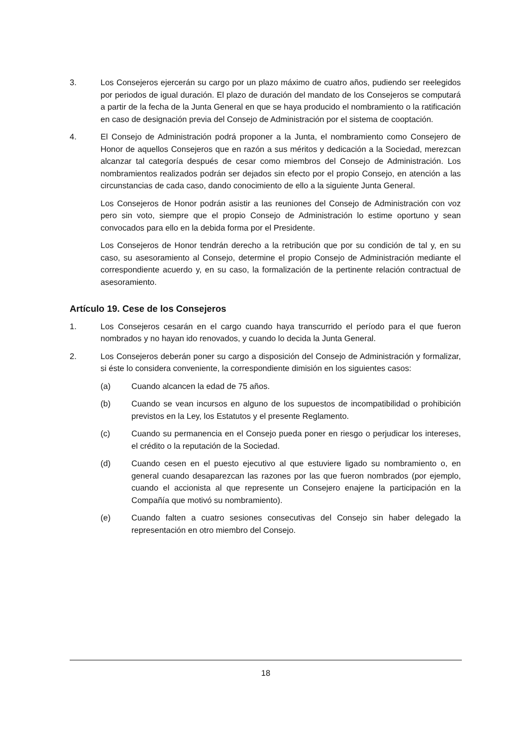3. Los Consejeros ejercerán su cargo por un plazo máximo de cuatro años, pudiendo ser reelegidos por periodos de igual duración. El plazo de duración del mandato de los Consejeros se computará a partir de la fecha de la Junta General en que se haya producido el nombramiento o la ratificación en caso de designación previa del Consejo de Administración por el sistema de cooptación.
4. El Consejo de Administración podrá proponer a la Junta, el nombramiento como Consejero de Honor de aquellos Consejeros que en razón a sus méritos y dedicación a la Sociedad, merezcan alcanzar tal categoría después de cesar como miembros del Consejo de Administración. Los nombramientos realizados podrán ser dejados sin efecto por el propio Consejo, en atención a las circunstancias de cada caso, dando conocimiento de ello a la siguiente Junta General.
Los Consejeros de Honor podrán asistir a las reuniones del Consejo de Administración con voz pero sin voto, siempre que el propio Consejo de Administración lo estime oportuno y sean convocados para ello en la debida forma por el Presidente.
Los Consejeros de Honor tendrán derecho a la retribución que por su condición de tal y, en su caso, su asesoramiento al Consejo, determine el propio Consejo de Administración mediante el correspondiente acuerdo y, en su caso, la formalización de la pertinente relación contractual de asesoramiento.
Artículo 19. Cese de los Consejeros
1. Los Consejeros cesarán en el cargo cuando haya transcurrido el período para el que fueron nombrados y no hayan ido renovados, y cuando lo decida la Junta General.
2. Los Consejeros deberán poner su cargo a disposición del Consejo de Administración y formalizar, si éste lo considera conveniente, la correspondiente dimisión en los siguientes casos:
(a) Cuando alcancen la edad de 75 años.
(b) Cuando se vean incursos en alguno de los supuestos de incompatibilidad o prohibición previstos en la Ley, los Estatutos y el presente Reglamento.
(c) Cuando su permanencia en el Consejo pueda poner en riesgo o perjudicar los intereses, el crédito o la reputación de la Sociedad.
(d) Cuando cesen en el puesto ejecutivo al que estuviere ligado su nombramiento o, en general cuando desaparezcan las razones por las que fueron nombrados (por ejemplo, cuando el accionista al que represente un Consejero enajene la participación en la Compañía que motivó su nombramiento).
(e) Cuando falten a cuatro sesiones consecutivas del Consejo sin haber delegado la representación en otro miembro del Consejo.
18